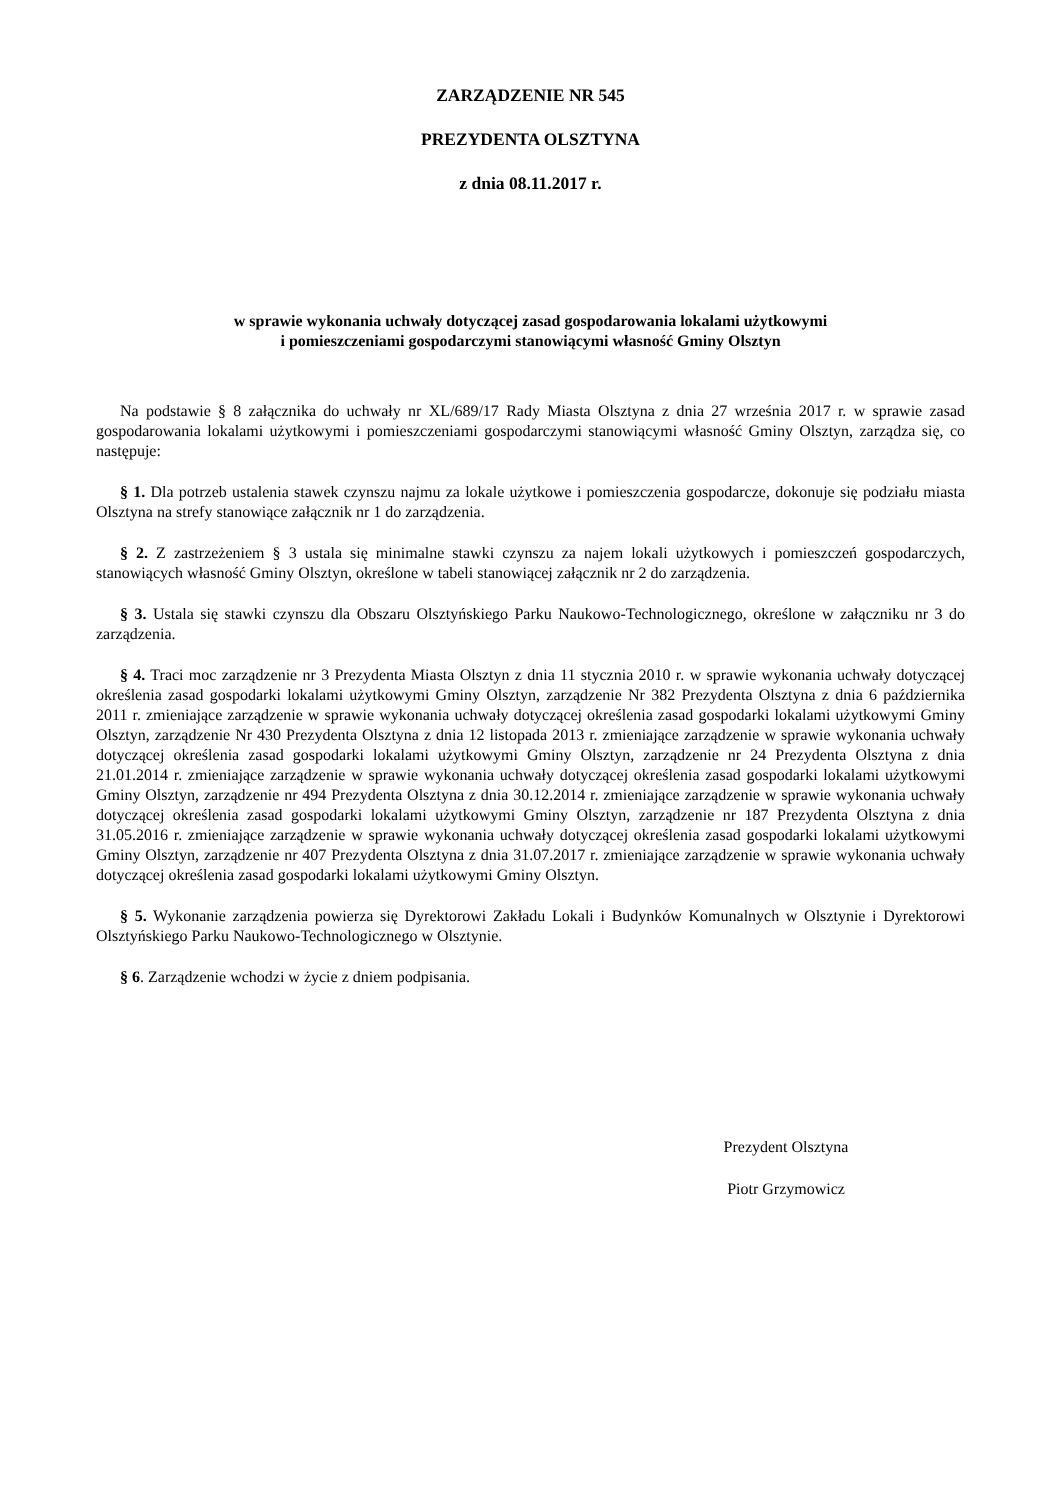ZARZĄDZENIE NR 545
PREZYDENTA OLSZTYNA
z dnia 08.11.2017 r.
w sprawie wykonania uchwały dotyczącej zasad gospodarowania lokalami użytkowymi
i pomieszczeniami gospodarczymi stanowiącymi własność Gminy Olsztyn
Na podstawie § 8 załącznika do uchwały nr XL/689/17 Rady Miasta Olsztyna z dnia 27 września 2017 r. w sprawie zasad gospodarowania lokalami użytkowymi i pomieszczeniami gospodarczymi stanowiącymi własność Gminy Olsztyn, zarządza się, co następuje:
§ 1. Dla potrzeb ustalenia stawek czynszu najmu za lokale użytkowe i pomieszczenia gospodarcze, dokonuje się podziału miasta Olsztyna na strefy stanowiące załącznik nr 1 do zarządzenia.
§ 2. Z zastrzeżeniem § 3 ustala się minimalne stawki czynszu za najem lokali użytkowych i pomieszczeń gospodarczych, stanowiących własność Gminy Olsztyn, określone w tabeli stanowiącej załącznik nr 2 do zarządzenia.
§ 3. Ustala się stawki czynszu dla Obszaru Olsztyńskiego Parku Naukowo-Technologicznego, określone w załączniku nr 3 do zarządzenia.
§ 4. Traci moc zarządzenie nr 3 Prezydenta Miasta Olsztyn z dnia 11 stycznia 2010 r. w sprawie wykonania uchwały dotyczącej określenia zasad gospodarki lokalami użytkowymi Gminy Olsztyn, zarządzenie Nr 382 Prezydenta Olsztyna z dnia 6 października 2011 r. zmieniające zarządzenie w sprawie wykonania uchwały dotyczącej określenia zasad gospodarki lokalami użytkowymi Gminy Olsztyn, zarządzenie Nr 430 Prezydenta Olsztyna z dnia 12 listopada 2013 r. zmieniające zarządzenie w sprawie wykonania uchwały dotyczącej określenia zasad gospodarki lokalami użytkowymi Gminy Olsztyn, zarządzenie nr 24 Prezydenta Olsztyna z dnia 21.01.2014 r. zmieniające zarządzenie w sprawie wykonania uchwały dotyczącej określenia zasad gospodarki lokalami użytkowymi Gminy Olsztyn, zarządzenie nr 494 Prezydenta Olsztyna z dnia 30.12.2014 r. zmieniające zarządzenie w sprawie wykonania uchwały dotyczącej określenia zasad gospodarki lokalami użytkowymi Gminy Olsztyn, zarządzenie nr 187 Prezydenta Olsztyna z dnia 31.05.2016 r. zmieniające zarządzenie w sprawie wykonania uchwały dotyczącej określenia zasad gospodarki lokalami użytkowymi Gminy Olsztyn, zarządzenie nr 407 Prezydenta Olsztyna z dnia 31.07.2017 r. zmieniające zarządzenie w sprawie wykonania uchwały dotyczącej określenia zasad gospodarki lokalami użytkowymi Gminy Olsztyn.
§ 5. Wykonanie zarządzenia powierza się Dyrektorowi Zakładu Lokali i Budynków Komunalnych w Olsztynie i Dyrektorowi Olsztyńskiego Parku Naukowo-Technologicznego w Olsztynie.
§ 6. Zarządzenie wchodzi w życie z dniem podpisania.
Prezydent Olsztyna
Piotr Grzymowicz